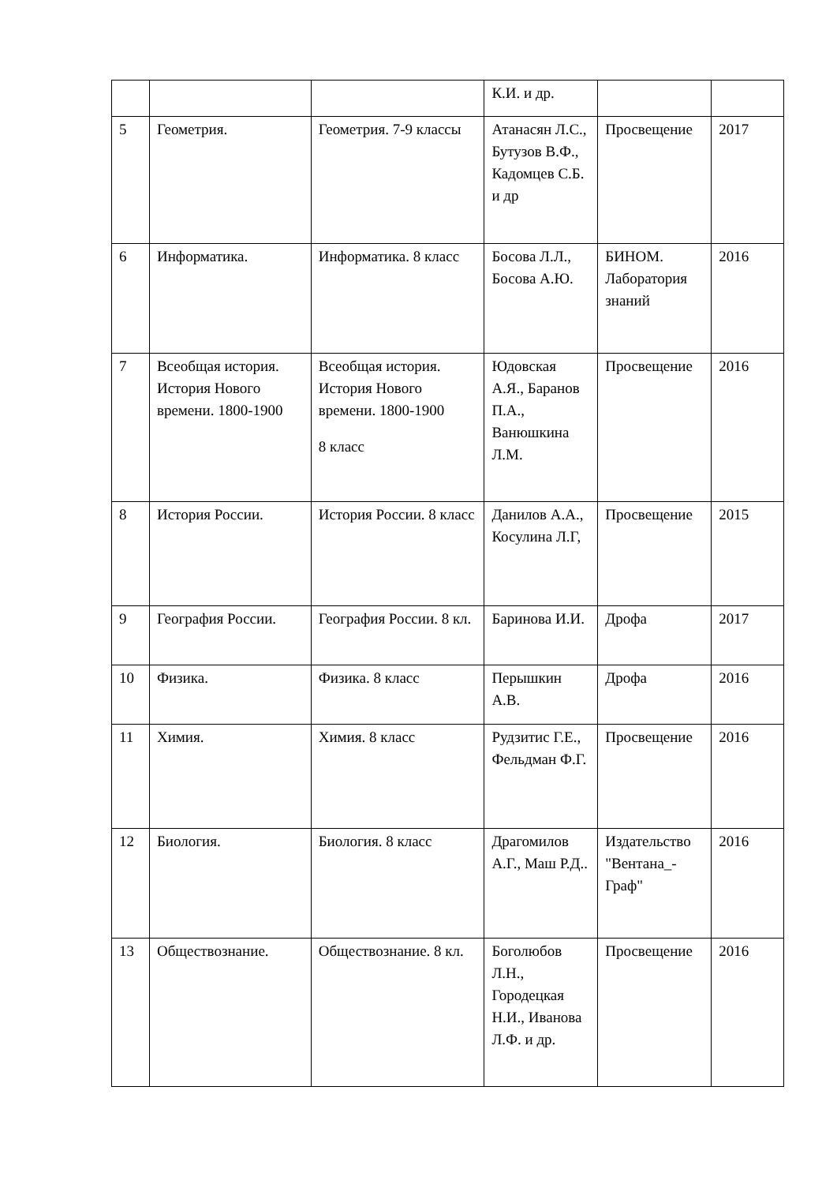| | | | К.И. и др. | | |
| 5 | Геометрия. | Геометрия. 7-9 классы | Атанасян Л.С., Бутузов В.Ф., Кадомцев С.Б. и др | Просвещение | 2017 |
| 6 | Информатика. | Информатика. 8 класс | Босова Л.Л., Босова А.Ю. | БИНОМ. Лаборатория знаний | 2016 |
| 7 | Всеобщая история. История Нового времени. 1800-1900 | Всеобщая история. История Нового времени. 1800-1900 8 класс | Юдовская А.Я., Баранов П.А., Ванюшкина Л.М. | Просвещение | 2016 |
| 8 | История России. | История России. 8 класс | Данилов А.А., Косулина Л.Г, | Просвещение | 2015 |
| 9 | География России. | География России. 8 кл. | Баринова И.И. | Дрофа | 2017 |
| 10 | Физика. | Физика. 8 класс | Перышкин А.В. | Дрофа | 2016 |
| 11 | Химия. | Химия. 8 класс | Рудзитис Г.Е., Фельдман Ф.Г. | Просвещение | 2016 |
| 12 | Биология. | Биология. 8 класс | Драгомилов А.Г., Маш Р.Д.. | Издательство "Вентана_-Граф" | 2016 |
| 13 | Обществознание. | Обществознание. 8 кл. | Боголюбов Л.Н., Городецкая Н.И., Иванова Л.Ф. и др. | Просвещение | 2016 |